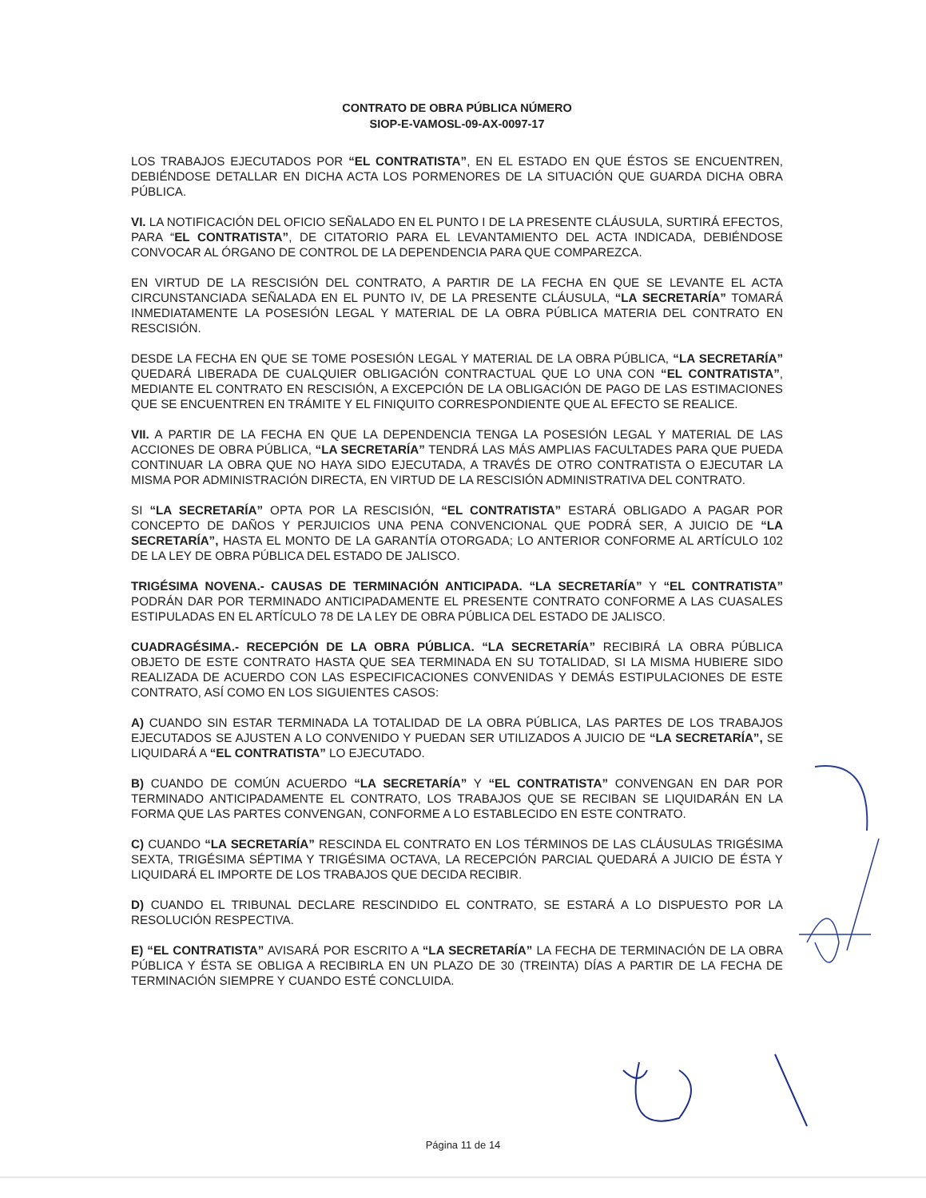CONTRATO DE OBRA PÚBLICA NÚMERO
SIOP-E-VAMOSL-09-AX-0097-17
LOS TRABAJOS EJECUTADOS POR “EL CONTRATISTA”, EN EL ESTADO EN QUE ÉSTOS SE ENCUENTREN, DEBIÉNDOSE DETALLAR EN DICHA ACTA LOS PORMENORES DE LA SITUACIÓN QUE GUARDA DICHA OBRA PÚBLICA.
VI. LA NOTIFICACIÓN DEL OFICIO SEÑALADO EN EL PUNTO I DE LA PRESENTE CLÁUSULA, SURTIRÁ EFECTOS, PARA “EL CONTRATISTA”, DE CITATORIO PARA EL LEVANTAMIENTO DEL ACTA INDICADA, DEBIÉNDOSE CONVOCAR AL ÓRGANO DE CONTROL DE LA DEPENDENCIA PARA QUE COMPAREZCA.
EN VIRTUD DE LA RESCISIÓN DEL CONTRATO, A PARTIR DE LA FECHA EN QUE SE LEVANTE EL ACTA CIRCUNSTANCIADA SEÑALADA EN EL PUNTO IV, DE LA PRESENTE CLÁUSULA, “LA SECRETARÍA” TOMARÁ INMEDIATAMENTE LA POSESIÓN LEGAL Y MATERIAL DE LA OBRA PÚBLICA MATERIA DEL CONTRATO EN RESCISIÓN.
DESDE LA FECHA EN QUE SE TOME POSESIÓN LEGAL Y MATERIAL DE LA OBRA PÚBLICA, “LA SECRETARÍA” QUEDARÁ LIBERADA DE CUALQUIER OBLIGACIÓN CONTRACTUAL QUE LO UNA CON “EL CONTRATISTA”, MEDIANTE EL CONTRATO EN RESCISIÓN, A EXCEPCIÓN DE LA OBLIGACIÓN DE PAGO DE LAS ESTIMACIONES QUE SE ENCUENTREN EN TRÁMITE Y EL FINIQUITO CORRESPONDIENTE QUE AL EFECTO SE REALICE.
VII. A PARTIR DE LA FECHA EN QUE LA DEPENDENCIA TENGA LA POSESIÓN LEGAL Y MATERIAL DE LAS ACCIONES DE OBRA PÚBLICA, “LA SECRETARÍA” TENDRÁ LAS MÁS AMPLIAS FACULTADES PARA QUE PUEDA CONTINUAR LA OBRA QUE NO HAYA SIDO EJECUTADA, A TRAVÉS DE OTRO CONTRATISTA O EJECUTAR LA MISMA POR ADMINISTRACIÓN DIRECTA, EN VIRTUD DE LA RESCISIÓN ADMINISTRATIVA DEL CONTRATO.
SI “LA SECRETARÍA” OPTA POR LA RESCISIÓN, “EL CONTRATISTA” ESTARÁ OBLIGADO A PAGAR POR CONCEPTO DE DAÑOS Y PERJUICIOS UNA PENA CONVENCIONAL QUE PODRÁ SER, A JUICIO DE “LA SECRETARÍA”, HASTA EL MONTO DE LA GARANTÍA OTORGADA; LO ANTERIOR CONFORME AL ARTÍCULO 102 DE LA LEY DE OBRA PÚBLICA DEL ESTADO DE JALISCO.
TRIGÉSIMA NOVENA.- CAUSAS DE TERMINACIÓN ANTICIPADA. “LA SECRETARÍA” Y “EL CONTRATISTA” PODRÁN DAR POR TERMINADO ANTICIPADAMENTE EL PRESENTE CONTRATO CONFORME A LAS CUASALES ESTIPULADAS EN EL ARTÍCULO 78 DE LA LEY DE OBRA PÚBLICA DEL ESTADO DE JALISCO.
CUADRAGÉSIMA.- RECEPCIÓN DE LA OBRA PÚBLICA. “LA SECRETARÍA” RECIBIRÁ LA OBRA PÚBLICA OBJETO DE ESTE CONTRATO HASTA QUE SEA TERMINADA EN SU TOTALIDAD, SI LA MISMA HUBIERE SIDO REALIZADA DE ACUERDO CON LAS ESPECIFICACIONES CONVENIDAS Y DEMÁS ESTIPULACIONES DE ESTE CONTRATO, ASÍ COMO EN LOS SIGUIENTES CASOS:
A) CUANDO SIN ESTAR TERMINADA LA TOTALIDAD DE LA OBRA PÚBLICA, LAS PARTES DE LOS TRABAJOS EJECUTADOS SE AJUSTEN A LO CONVENIDO Y PUEDAN SER UTILIZADOS A JUICIO DE “LA SECRETARÍA”, SE LIQUIDARÁ A “EL CONTRATISTA” LO EJECUTADO.
B) CUANDO DE COMÚN ACUERDO “LA SECRETARÍA” Y “EL CONTRATISTA” CONVENGAN EN DAR POR TERMINADO ANTICIPADAMENTE EL CONTRATO, LOS TRABAJOS QUE SE RECIBAN SE LIQUIDARÁN EN LA FORMA QUE LAS PARTES CONVENGAN, CONFORME A LO ESTABLECIDO EN ESTE CONTRATO.
C) CUANDO “LA SECRETARÍA” RESCINDA EL CONTRATO EN LOS TÉRMINOS DE LAS CLÁUSULAS TRIGÉSIMA SEXTA, TRIGÉSIMA SÉPTIMA Y TRIGÉSIMA OCTAVA, LA RECEPCIÓN PARCIAL QUEDARÁ A JUICIO DE ÉSTA Y LIQUIDARÁ EL IMPORTE DE LOS TRABAJOS QUE DECIDA RECIBIR.
D) CUANDO EL TRIBUNAL DECLARE RESCINDIDO EL CONTRATO, SE ESTARÁ A LO DISPUESTO POR LA RESOLUCIÓN RESPECTIVA.
E) “EL CONTRATISTA” AVISARÁ POR ESCRITO A “LA SECRETARÍA” LA FECHA DE TERMINACIÓN DE LA OBRA PÚBLICA Y ÉSTA SE OBLIGA A RECIBIRLA EN UN PLAZO DE 30 (TREINTA) DÍAS A PARTIR DE LA FECHA DE TERMINACIÓN SIEMPRE Y CUANDO ESTÉ CONCLUIDA.
Página 11 de 14